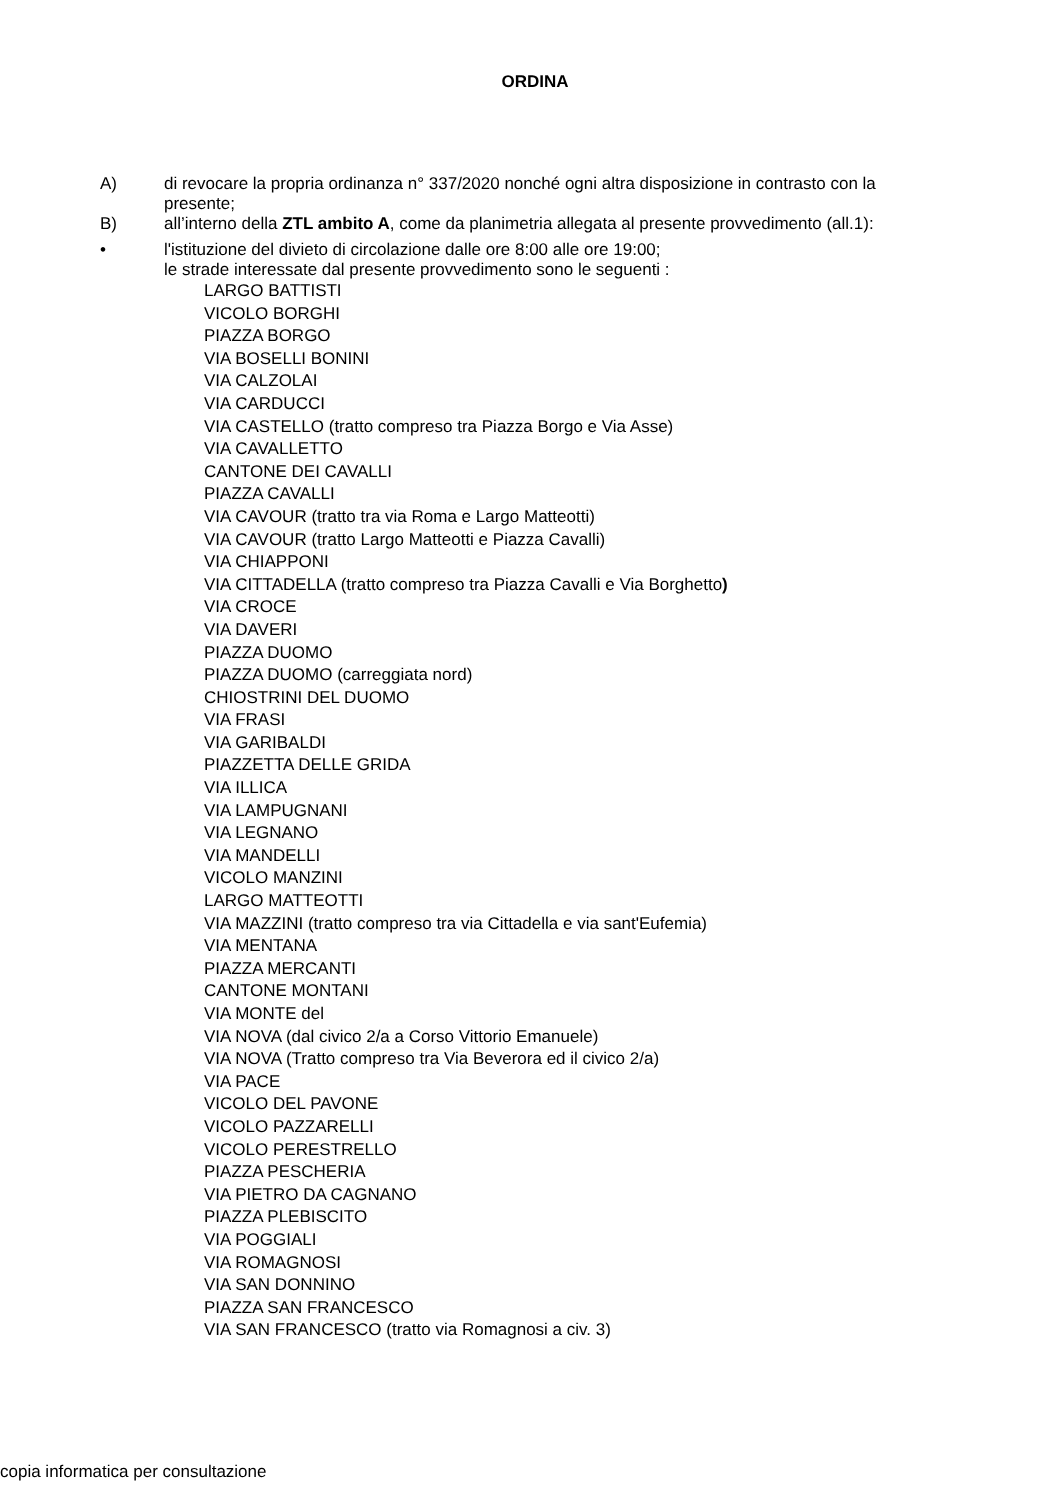ORDINA
A) di revocare la propria ordinanza n° 337/2020 nonché ogni altra disposizione in contrasto con la presente;
B) all’interno della ZTL ambito A, come da planimetria allegata al presente provvedimento (all.1):
• l'istituzione del divieto di circolazione dalle ore 8:00 alle ore 19:00;
le strade interessate dal presente provvedimento sono le seguenti :
LARGO BATTISTI
VICOLO BORGHI
PIAZZA BORGO
VIA BOSELLI BONINI
VIA CALZOLAI
VIA CARDUCCI
VIA CASTELLO (tratto compreso tra Piazza Borgo e Via Asse)
VIA CAVALLETTO
CANTONE DEI CAVALLI
PIAZZA CAVALLI
VIA CAVOUR (tratto tra via Roma e Largo Matteotti)
VIA CAVOUR (tratto Largo Matteotti e Piazza Cavalli)
VIA CHIAPPONI
VIA CITTADELLA (tratto compreso tra Piazza Cavalli e Via Borghetto)
VIA CROCE
VIA DAVERI
PIAZZA DUOMO
PIAZZA DUOMO (carreggiata nord)
CHIOSTRINI DEL DUOMO
VIA FRASI
VIA GARIBALDI
PIAZZETTA DELLE GRIDA
VIA ILLICA
VIA LAMPUGNANI
VIA LEGNANO
VIA MANDELLI
VICOLO MANZINI
LARGO MATTEOTTI
VIA MAZZINI (tratto compreso tra via Cittadella e via sant'Eufemia)
VIA MENTANA
PIAZZA MERCANTI
CANTONE MONTANI
VIA MONTE del
VIA NOVA (dal civico 2/a a Corso Vittorio Emanuele)
VIA NOVA (Tratto compreso tra Via Beverora ed il civico 2/a)
VIA PACE
VICOLO DEL PAVONE
VICOLO PAZZARELLI
VICOLO PERESTRELLO
PIAZZA PESCHERIA
VIA PIETRO DA CAGNANO
PIAZZA PLEBISCITO
VIA POGGIALI
VIA ROMAGNOSI
VIA SAN DONNINO
PIAZZA SAN FRANCESCO
VIA SAN FRANCESCO (tratto via Romagnosi a civ. 3)
copia informatica per consultazione